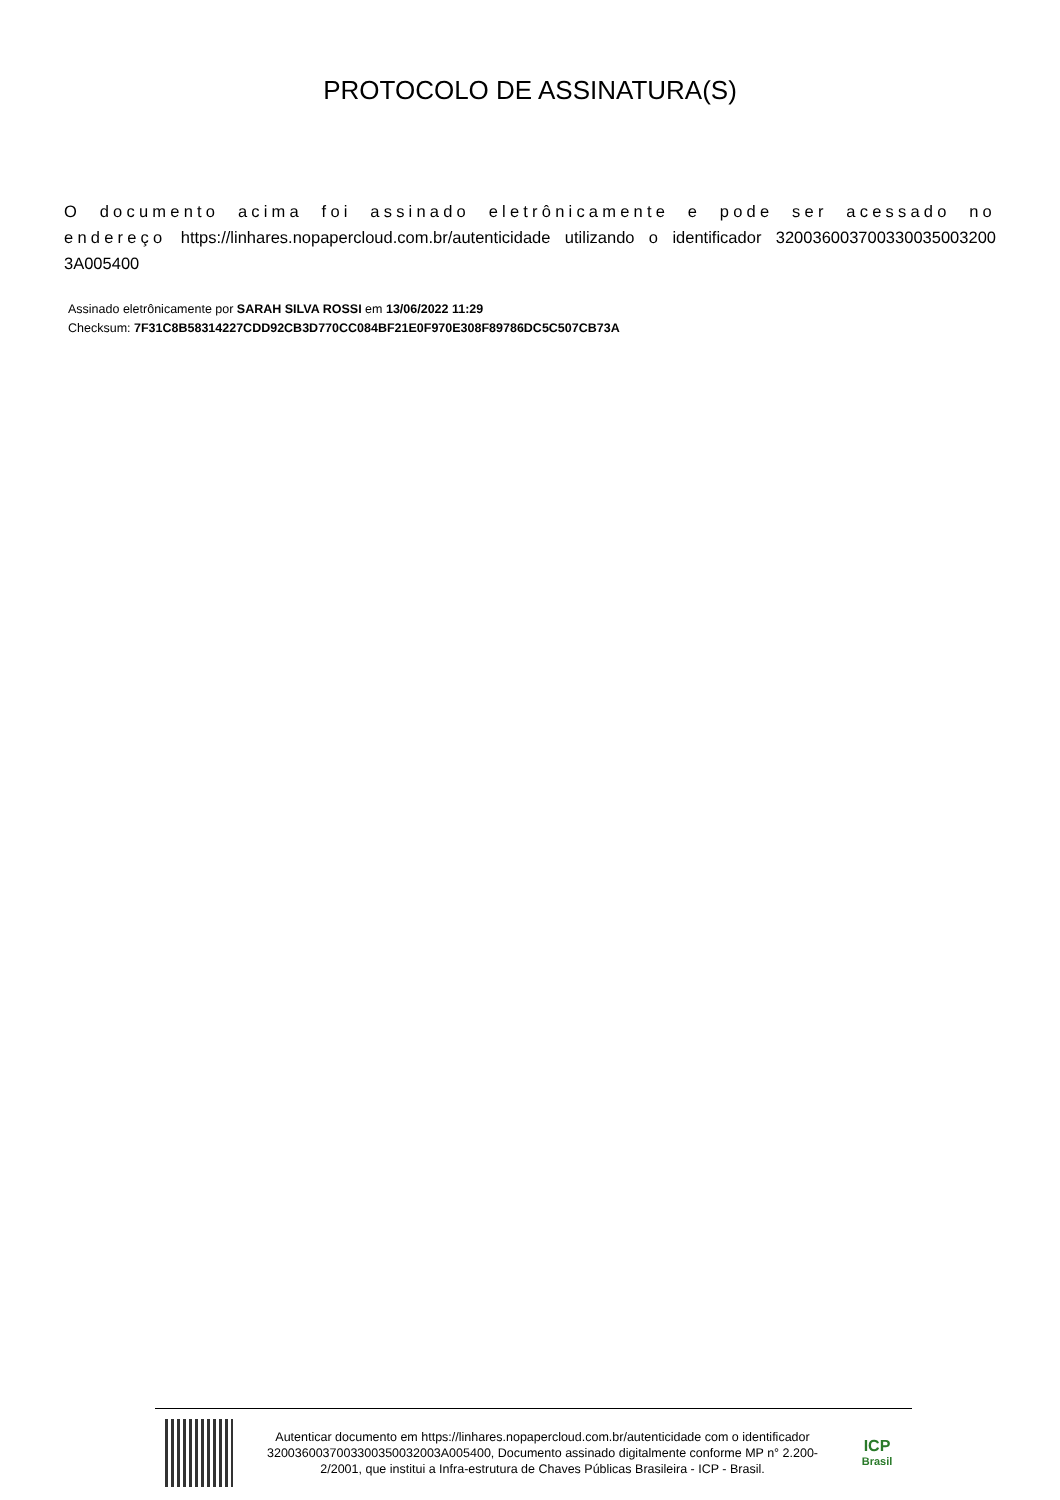PROTOCOLO DE ASSINATURA(S)
O documento acima foi assinado eletrônicamente e pode ser acessado no endereço https://linhares.nopapercloud.com.br/autenticidade utilizando o identificador 320036003700330035003200 3A005400
Assinado eletrônicamente por SARAH SILVA ROSSI em 13/06/2022 11:29
Checksum: 7F31C8B58314227CDD92CB3D770CC084BF21E0F970E308F89786DC5C507CB73A
Autenticar documento em https://linhares.nopapercloud.com.br/autenticidade com o identificador 3200360037003300350032003A005400, Documento assinado digitalmente conforme MP n° 2.200-2/2001, que institui a Infra-estrutura de Chaves Públicas Brasileira - ICP - Brasil.
ICP
Brasil